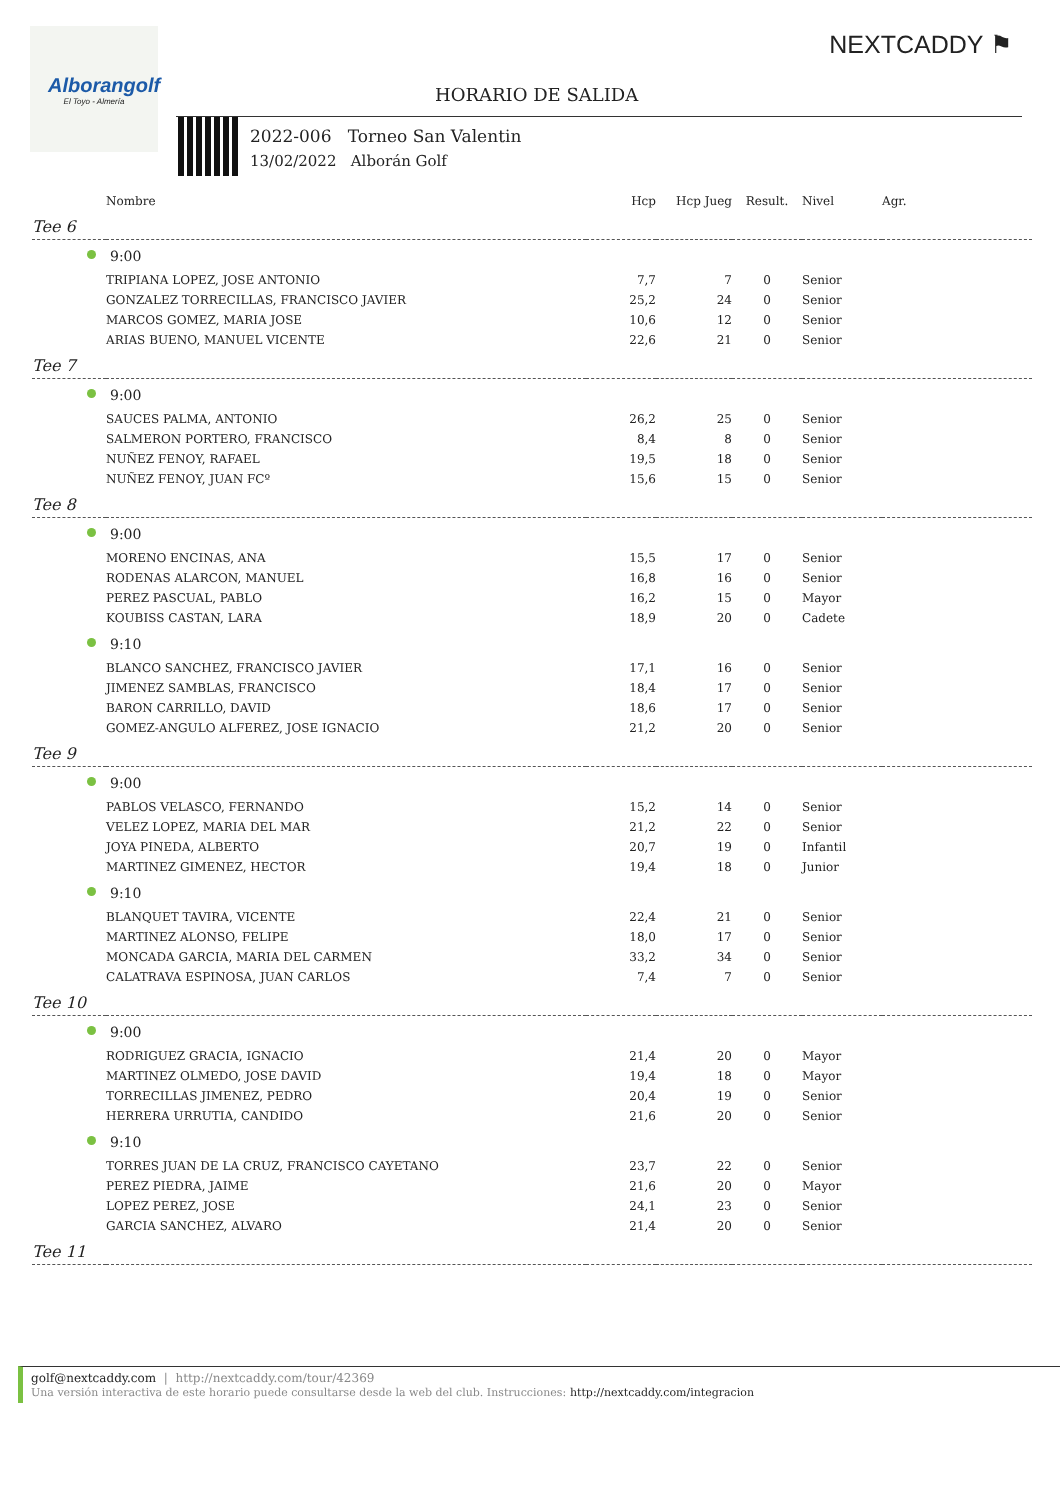Alborangolf
El Toyo - Almería
NEXTCADDY ⚑
HORARIO DE SALIDA
2022-006 Torneo San Valentin
13/02/2022 Alborán Golf
| | Nombre | Hcp | Hcp Jueg | Result. | Nivel | Agr. |
| --- | --- | --- | --- | --- | --- | --- |
| Tee 6 | | | | | | |
| 9:00 | | | | | | |
| | TRIPIANA LOPEZ, JOSE ANTONIO | 7,7 | 7 | 0 | Senior | |
| | GONZALEZ TORRECILLAS, FRANCISCO JAVIER | 25,2 | 24 | 0 | Senior | |
| | MARCOS GOMEZ, MARIA JOSE | 10,6 | 12 | 0 | Senior | |
| | ARIAS BUENO, MANUEL VICENTE | 22,6 | 21 | 0 | Senior | |
| Tee 7 | | | | | | |
| 9:00 | | | | | | |
| | SAUCES PALMA, ANTONIO | 26,2 | 25 | 0 | Senior | |
| | SALMERON PORTERO, FRANCISCO | 8,4 | 8 | 0 | Senior | |
| | NUÑEZ FENOY, RAFAEL | 19,5 | 18 | 0 | Senior | |
| | NUÑEZ FENOY, JUAN FCº | 15,6 | 15 | 0 | Senior | |
| Tee 8 | | | | | | |
| 9:00 | | | | | | |
| | MORENO ENCINAS, ANA | 15,5 | 17 | 0 | Senior | |
| | RODENAS ALARCON, MANUEL | 16,8 | 16 | 0 | Senior | |
| | PEREZ PASCUAL, PABLO | 16,2 | 15 | 0 | Mayor | |
| | KOUBISS CASTAN, LARA | 18,9 | 20 | 0 | Cadete | |
| 9:10 | | | | | | |
| | BLANCO SANCHEZ, FRANCISCO JAVIER | 17,1 | 16 | 0 | Senior | |
| | JIMENEZ SAMBLAS, FRANCISCO | 18,4 | 17 | 0 | Senior | |
| | BARON CARRILLO, DAVID | 18,6 | 17 | 0 | Senior | |
| | GOMEZ-ANGULO ALFEREZ, JOSE IGNACIO | 21,2 | 20 | 0 | Senior | |
| Tee 9 | | | | | | |
| 9:00 | | | | | | |
| | PABLOS VELASCO, FERNANDO | 15,2 | 14 | 0 | Senior | |
| | VELEZ LOPEZ, MARIA DEL MAR | 21,2 | 22 | 0 | Senior | |
| | JOYA PINEDA, ALBERTO | 20,7 | 19 | 0 | Infantil | |
| | MARTINEZ GIMENEZ, HECTOR | 19,4 | 18 | 0 | Junior | |
| 9:10 | | | | | | |
| | BLANQUET TAVIRA, VICENTE | 22,4 | 21 | 0 | Senior | |
| | MARTINEZ ALONSO, FELIPE | 18,0 | 17 | 0 | Senior | |
| | MONCADA GARCIA, MARIA DEL CARMEN | 33,2 | 34 | 0 | Senior | |
| | CALATRAVA ESPINOSA, JUAN CARLOS | 7,4 | 7 | 0 | Senior | |
| Tee 10 | | | | | | |
| 9:00 | | | | | | |
| | RODRIGUEZ GRACIA, IGNACIO | 21,4 | 20 | 0 | Mayor | |
| | MARTINEZ OLMEDO, JOSE DAVID | 19,4 | 18 | 0 | Mayor | |
| | TORRECILLAS JIMENEZ, PEDRO | 20,4 | 19 | 0 | Senior | |
| | HERRERA URRUTIA, CANDIDO | 21,6 | 20 | 0 | Senior | |
| 9:10 | | | | | | |
| | TORRES JUAN DE LA CRUZ, FRANCISCO CAYETANO | 23,7 | 22 | 0 | Senior | |
| | PEREZ PIEDRA, JAIME | 21,6 | 20 | 0 | Mayor | |
| | LOPEZ PEREZ, JOSE | 24,1 | 23 | 0 | Senior | |
| | GARCIA SANCHEZ, ALVARO | 21,4 | 20 | 0 | Senior | |
| Tee 11 | | | | | | |
golf@nextcaddy.com | http://nextcaddy.com/tour/42369
Una versión interactiva de este horario puede consultarse desde la web del club. Instrucciones: http://nextcaddy.com/integracion